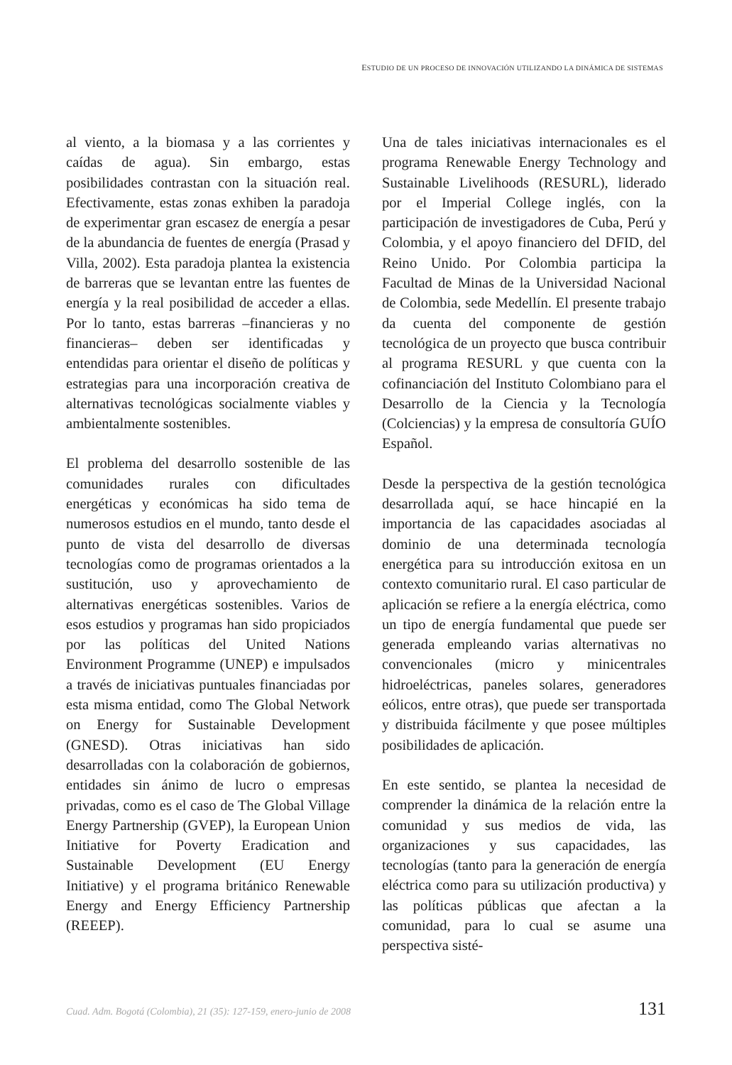ESTUDIO DE UN PROCESO DE INNOVACIÓN UTILIZANDO LA DINÁMICA DE SISTEMAS
al viento, a la biomasa y a las corrientes y caídas de agua). Sin embargo, estas posibilidades contrastan con la situación real. Efectivamente, estas zonas exhiben la paradoja de experimentar gran escasez de energía a pesar de la abundancia de fuentes de energía (Prasad y Villa, 2002). Esta paradoja plantea la existencia de barreras que se levantan entre las fuentes de energía y la real posibilidad de acceder a ellas. Por lo tanto, estas barreras –financieras y no financieras– deben ser identificadas y entendidas para orientar el diseño de políticas y estrategias para una incorporación creativa de alternativas tecnológicas socialmente viables y ambientalmente sostenibles.
El problema del desarrollo sostenible de las comunidades rurales con dificultades energéticas y económicas ha sido tema de numerosos estudios en el mundo, tanto desde el punto de vista del desarrollo de diversas tecnologías como de programas orientados a la sustitución, uso y aprovechamiento de alternativas energéticas sostenibles. Varios de esos estudios y programas han sido propiciados por las políticas del United Nations Environment Programme (UNEP) e impulsados a través de iniciativas puntuales financiadas por esta misma entidad, como The Global Network on Energy for Sustainable Development (GNESD). Otras iniciativas han sido desarrolladas con la colaboración de gobiernos, entidades sin ánimo de lucro o empresas privadas, como es el caso de The Global Village Energy Partnership (GVEP), la European Union Initiative for Poverty Eradication and Sustainable Development (EU Energy Initiative) y el programa británico Renewable Energy and Energy Efficiency Partnership (REEEP).
Una de tales iniciativas internacionales es el programa Renewable Energy Technology and Sustainable Livelihoods (RESURL), liderado por el Imperial College inglés, con la participación de investigadores de Cuba, Perú y Colombia, y el apoyo financiero del DFID, del Reino Unido. Por Colombia participa la Facultad de Minas de la Universidad Nacional de Colombia, sede Medellín. El presente trabajo da cuenta del componente de gestión tecnológica de un proyecto que busca contribuir al programa RESURL y que cuenta con la cofinanciación del Instituto Colombiano para el Desarrollo de la Ciencia y la Tecnología (Colciencias) y la empresa de consultoría GUÍO Español.
Desde la perspectiva de la gestión tecnológica desarrollada aquí, se hace hincapié en la importancia de las capacidades asociadas al dominio de una determinada tecnología energética para su introducción exitosa en un contexto comunitario rural. El caso particular de aplicación se refiere a la energía eléctrica, como un tipo de energía fundamental que puede ser generada empleando varias alternativas no convencionales (micro y minicentrales hidroeléctricas, paneles solares, generadores eólicos, entre otras), que puede ser transportada y distribuida fácilmente y que posee múltiples posibilidades de aplicación.
En este sentido, se plantea la necesidad de comprender la dinámica de la relación entre la comunidad y sus medios de vida, las organizaciones y sus capacidades, las tecnologías (tanto para la generación de energía eléctrica como para su utilización productiva) y las políticas públicas que afectan a la comunidad, para lo cual se asume una perspectiva sisté-
Cuad. Adm. Bogotá (Colombia), 21 (35): 127-159, enero-junio de 2008 131